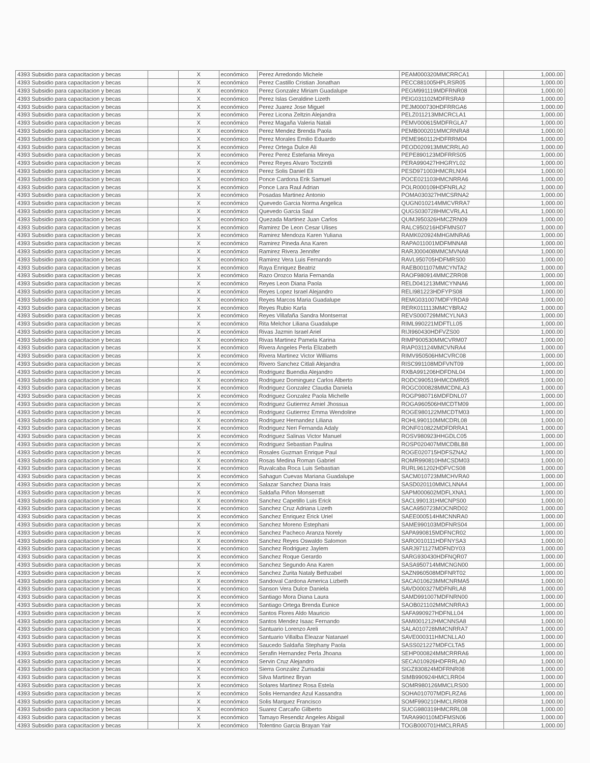| 4393 Subsidio para capacitacion y becas | | X | económico | Perez Arredondo Michele | PEAM000320MMCRRCA1 | | 1,000.00 |
| 4393 Subsidio para capacitacion y becas | | X | económico | Perez Castillo Cristian Jonathan | PECC881005HPLRSR05 | | 1,000.00 |
| 4393 Subsidio para capacitacion y becas | | X | económico | Perez Gonzalez Miriam Guadalupe | PEGM991119MDFRNR08 | | 1,000.00 |
| 4393 Subsidio para capacitacion y becas | | X | económico | Perez Islas Geraldine Lizeth | PEIG031102MDFRSRA9 | | 1,000.00 |
| 4393 Subsidio para capacitacion y becas | | X | económico | Perez Juarez Jose Miguel | PEJM000730HDFRRGA6 | | 1,000.00 |
| 4393 Subsidio para capacitacion y becas | | X | económico | Perez Licona Zeltzin Alejandra | PELZ011213MMCRCLA1 | | 1,000.00 |
| 4393 Subsidio para capacitacion y becas | | X | económico | Perez Magaña Valeria Natali | PEMV000615MDFRGLA7 | | 1,000.00 |
| 4393 Subsidio para capacitacion y becas | | X | económico | Perez Mendez Brenda Paola | PEMB000201MMCRNRA8 | | 1,000.00 |
| 4393 Subsidio para capacitacion y becas | | X | económico | Perez Morales Emilio Eduardo | PEME960112HDFRRM04 | | 1,000.00 |
| 4393 Subsidio para capacitacion y becas | | X | económico | Perez Ortega Dulce Ali | PEOD020913MMCRRLA0 | | 1,000.00 |
| 4393 Subsidio para capacitacion y becas | | X | económico | Perez Perez Estefania Mireya | PEPE890123MDFRRS05 | | 1,000.00 |
| 4393 Subsidio para capacitacion y becas | | X | económico | Perez Reyes Alvaro Toctzintli | PERA990427HHGRYL02 | | 1,000.00 |
| 4393 Subsidio para capacitacion y becas | | X | económico | Perez Solis Daniel Eli | PESD971003HMCRLN04 | | 1,000.00 |
| 4393 Subsidio para capacitacion y becas | | X | económico | Ponce Cardona Erik Samuel | POCE021103HMCNRRA6 | | 1,000.00 |
| 4393 Subsidio para capacitacion y becas | | X | económico | Ponce Lara Raul Adrian | POLR000109HDFNRLA2 | | 1,000.00 |
| 4393 Subsidio para capacitacion y becas | | X | económico | Posadas Martinez Antonio | POMA030327HMCSRNA2 | | 1,000.00 |
| 4393 Subsidio para capacitacion y becas | | X | económico | Quevedo Garcia Norma Angelica | QUGN010214MMCVRRA7 | | 1,000.00 |
| 4393 Subsidio para capacitacion y becas | | X | económico | Quevedo Garcia Saul | QUGS030728HMCVRLA1 | | 1,000.00 |
| 4393 Subsidio para capacitacion y becas | | X | económico | Quezada Martinez Juan Carlos | QUMJ950326HMCZRN09 | | 1,000.00 |
| 4393 Subsidio para capacitacion y becas | | X | económico | Ramirez De Leon Cesar Ulises | RALC950216HDFMNS07 | | 1,000.00 |
| 4393 Subsidio para capacitacion y becas | | X | económico | Ramirez Mendoza Karen Yuliana | RAMK020924MHGMNRA6 | | 1,000.00 |
| 4393 Subsidio para capacitacion y becas | | X | económico | Ramirez Pineda Ana Karen | RAPA011001MDFMNNA8 | | 1,000.00 |
| 4393 Subsidio para capacitacion y becas | | X | económico | Ramirez Rivera Jennifer | RARJ000408MMCMVNA8 | | 1,000.00 |
| 4393 Subsidio para capacitacion y becas | | X | económico | Ramirez Vera Luis Fernando | RAVL950705HDFMRS00 | | 1,000.00 |
| 4393 Subsidio para capacitacion y becas | | X | económico | Raya Enriquez Beatriz | RAEB001107MMCYNTA2 | | 1,000.00 |
| 4393 Subsidio para capacitacion y becas | | X | económico | Razo Orozco Maria Fernanda | RAOF980914MMCZRR08 | | 1,000.00 |
| 4393 Subsidio para capacitacion y becas | | X | económico | Reyes Leon Diana Paola | RELD041213MMCYNNA6 | | 1,000.00 |
| 4393 Subsidio para capacitacion y becas | | X | económico | Reyes Lopez Israel Alejandro | RELI981223HDFYPS08 | | 1,000.00 |
| 4393 Subsidio para capacitacion y becas | | X | económico | Reyes Marcos Maria Guadalupe | REMG031007MDFYRDA9 | | 1,000.00 |
| 4393 Subsidio para capacitacion y becas | | X | económico | Reyes Rubio Karla | RERK011113MMCYBRA2 | | 1,000.00 |
| 4393 Subsidio para capacitacion y becas | | X | económico | Reyes Villafaña Sandra Montserrat | REVS000729MMCYLNA3 | | 1,000.00 |
| 4393 Subsidio para capacitacion y becas | | X | económico | Rita Melchor Liliana Guadalupe | RIML990221MDFTLL05 | | 1,000.00 |
| 4393 Subsidio para capacitacion y becas | | X | económico | Rivas Jazmin Israel Ariel | RIJI960430HDFVZS00 | | 1,000.00 |
| 4393 Subsidio para capacitacion y becas | | X | económico | Rivas Martinez Pamela Karina | RIMP900530MMCVRM07 | | 1,000.00 |
| 4393 Subsidio para capacitacion y becas | | X | económico | Rivera Angeles Perla Elizabeth | RIAP031124MMCVNRA4 | | 1,000.00 |
| 4393 Subsidio para capacitacion y becas | | X | económico | Rivera Martinez Victor Williams | RIMV950506HMCVRC08 | | 1,000.00 |
| 4393 Subsidio para capacitacion y becas | | X | económico | Rivero Sanchez Citlali Alejandra | RISC991108MDFVNT09 | | 1,000.00 |
| 4393 Subsidio para capacitacion y becas | | X | económico | Rodriguez Buendia Alejandro | RXBA991206HDFDNL04 | | 1,000.00 |
| 4393 Subsidio para capacitacion y becas | | X | económico | Rodriguez Dominguez Carlos Alberto | RODC990519HMCDMR05 | | 1,000.00 |
| 4393 Subsidio para capacitacion y becas | | X | económico | Rodriguez Gonzalez Claudia Daniela | ROGC000828MMCDNLA3 | | 1,000.00 |
| 4393 Subsidio para capacitacion y becas | | X | económico | Rodriguez Gonzalez Paola Michelle | ROGP980716MDFDNL07 | | 1,000.00 |
| 4393 Subsidio para capacitacion y becas | | X | económico | Rodriguez Gutierrez Amiel Jhossua | ROGA960506HMCDTM09 | | 1,000.00 |
| 4393 Subsidio para capacitacion y becas | | X | económico | Rodriguez Gutierrez Emma Wendoline | ROGE980122MMCDTM03 | | 1,000.00 |
| 4393 Subsidio para capacitacion y becas | | X | económico | Rodriguez Hernandez Liliana | ROHL990110MMCDRL08 | | 1,000.00 |
| 4393 Subsidio para capacitacion y becas | | X | económico | Rodriguez Neri Fernanda Adaly | RONF010822MDFDRRA1 | | 1,000.00 |
| 4393 Subsidio para capacitacion y becas | | X | económico | Rodriguez Salinas Victor Manuel | ROSV980923HHGDLC05 | | 1,000.00 |
| 4393 Subsidio para capacitacion y becas | | X | económico | Rodriguez Sebastian Paulina | ROSP020407MMCDBLB8 | | 1,000.00 |
| 4393 Subsidio para capacitacion y becas | | X | económico | Rosales Guzman Enrique Paul | ROGE020715HDFSZNA2 | | 1,000.00 |
| 4393 Subsidio para capacitacion y becas | | X | económico | Rosas Medina Roman Gabriel | ROMR990810HMCSDM03 | | 1,000.00 |
| 4393 Subsidio para capacitacion y becas | | X | económico | Ruvalcaba Roca Luis Sebastian | RURL961202HDFVCS08 | | 1,000.00 |
| 4393 Subsidio para capacitacion y becas | | X | económico | Sahagun Cuevas Mariana Guadalupe | SACM010723MMCHVRA0 | | 1,000.00 |
| 4393 Subsidio para capacitacion y becas | | X | económico | Salazar Sanchez Diana Irais | SASD020110MMCLNNA4 | | 1,000.00 |
| 4393 Subsidio para capacitacion y becas | | X | económico | Saldaña Piñon Monserratt | SAPM000602MDFLXNA1 | | 1,000.00 |
| 4393 Subsidio para capacitacion y becas | | X | económico | Sanchez Capetillo Luis Erick | SACL990131HMCNPS00 | | 1,000.00 |
| 4393 Subsidio para capacitacion y becas | | X | económico | Sanchez Cruz Adriana Lizeth | SACA950723MOCNRD02 | | 1,000.00 |
| 4393 Subsidio para capacitacion y becas | | X | económico | Sanchez Enriquez Erick Uriel | SAEE000514HMCNNRA0 | | 1,000.00 |
| 4393 Subsidio para capacitacion y becas | | X | económico | Sanchez Moreno Estephani | SAME990103MDFNRS04 | | 1,000.00 |
| 4393 Subsidio para capacitacion y becas | | X | económico | Sanchez Pacheco Aranza Norely | SAPA990815MDFNCR02 | | 1,000.00 |
| 4393 Subsidio para capacitacion y becas | | X | económico | Sanchez Reyes Oswaldo Salomon | SARO010111HDFNYSA3 | | 1,000.00 |
| 4393 Subsidio para capacitacion y becas | | X | económico | Sanchez Rodriguez Jaylem | SARJ971127MDFNDY03 | | 1,000.00 |
| 4393 Subsidio para capacitacion y becas | | X | económico | Sanchez Roque Gerardo | SARG930430HDFNQR07 | | 1,000.00 |
| 4393 Subsidio para capacitacion y becas | | X | económico | Sanchez Segundo Ana Karen | SASA950714MMCNGN00 | | 1,000.00 |
| 4393 Subsidio para capacitacion y becas | | X | económico | Sanchez Zurita Nataly Bethzabel | SAZN960508MDFNRT02 | | 1,000.00 |
| 4393 Subsidio para capacitacion y becas | | X | económico | Sandoval Cardona America Lizbeth | SACA010623MMCNRMA5 | | 1,000.00 |
| 4393 Subsidio para capacitacion y becas | | X | económico | Sanson Vera Dulce Daniela | SAVD000327MDFNRLA8 | | 1,000.00 |
| 4393 Subsidio para capacitacion y becas | | X | económico | Santiago Mora Diana Laura | SAMD991007MDFNRN00 | | 1,000.00 |
| 4393 Subsidio para capacitacion y becas | | X | económico | Santiago Ortega Brenda Eunice | SAOB021102MMCNRRA3 | | 1,000.00 |
| 4393 Subsidio para capacitacion y becas | | X | económico | Santos Flores Aldo Mauricio | SAFA990927HDFNLL04 | | 1,000.00 |
| 4393 Subsidio para capacitacion y becas | | X | económico | Santos Mendez Isaac Fernando | SAMI001212HMCNNSA8 | | 1,000.00 |
| 4393 Subsidio para capacitacion y becas | | X | económico | Santuario Lorenzo Areli | SALA010728MMCNRRA7 | | 1,000.00 |
| 4393 Subsidio para capacitacion y becas | | X | económico | Santuario Villalba Eleazar Natanael | SAVE000311HMCNLLA0 | | 1,000.00 |
| 4393 Subsidio para capacitacion y becas | | X | económico | Saucedo Saldaña Stephany Paola | SASS021227MDFCLTA5 | | 1,000.00 |
| 4393 Subsidio para capacitacion y becas | | X | económico | Serafin Hernandez Perla Jhoana | SEHP000824MMCRRRA6 | | 1,000.00 |
| 4393 Subsidio para capacitacion y becas | | X | económico | Servin Cruz Alejandro | SECA010926HDFRRLA0 | | 1,000.00 |
| 4393 Subsidio para capacitacion y becas | | X | económico | Sierra Gonzalez Zurisadai | SIGZ830824MDFRNR08 | | 1,000.00 |
| 4393 Subsidio para capacitacion y becas | | X | económico | Silva Martinez Bryan | SIMB990924HMCLRR04 | | 1,000.00 |
| 4393 Subsidio para capacitacion y becas | | X | económico | Solares Martinez Rosa Estela | SOMR980126MMCLRS00 | | 1,000.00 |
| 4393 Subsidio para capacitacion y becas | | X | económico | Solis Hernandez Azul Kassandra | SOHA010707MDFLRZA6 | | 1,000.00 |
| 4393 Subsidio para capacitacion y becas | | X | económico | Solis Marquez Francisco | SOMF990210HMCLRR08 | | 1,000.00 |
| 4393 Subsidio para capacitacion y becas | | X | económico | Suarez Carcaño Gilberto | SUCG980319HMCRRL08 | | 1,000.00 |
| 4393 Subsidio para capacitacion y becas | | X | económico | Tamayo Resendiz Angeles Abigail | TARA990110MDFMSN06 | | 1,000.00 |
| 4393 Subsidio para capacitacion y becas | | X | económico | Tolentino Garcia Brayan Yair | TOGB000701HMCLRRA5 | | 1,000.00 |